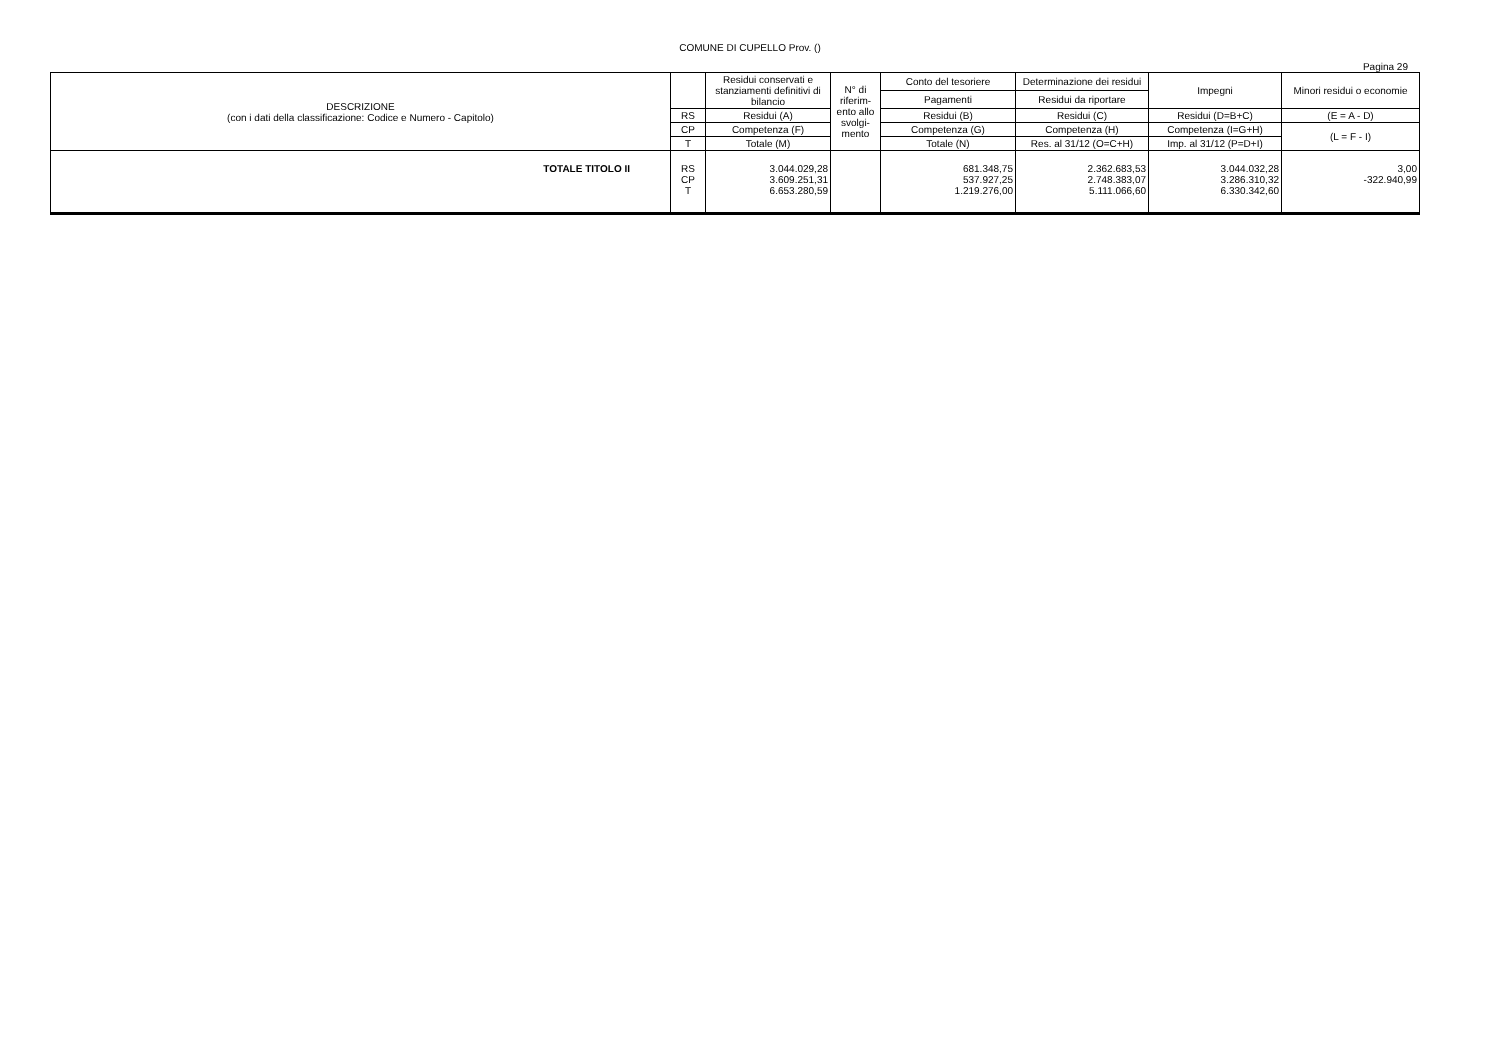COMUNE DI CUPELLO Prov. ()
Pagina 29
| DESCRIZIONE (con i dati della classificazione: Codice e Numero - Capitolo) | | Residui conservati e stanziamenti definitivi di bilancio | N° di riferim-ento allo svolgi-mento | Conto del tesoriere | Determinazione dei residui | Impegni | Minori residui o economie |
| --- | --- | --- | --- | --- | --- | --- | --- |
| | | | | Pagamenti | Residui da riportare | | |
| | RS | Residui (A) | | Residui (B) | Residui (C) | Residui (D=B+C) | (E = A - D) |
| | CP | Competenza (F) | | Competenza (G) | Competenza (H) | Competenza (I=G+H) | (L = F - I) |
| | T | Totale (M) | | Totale (N) | Res. al 31/12 (O=C+H) | Imp. al 31/12 (P=D+I) | |
| TOTALE TITOLO II | RS CP T | 3.044.029,28 3.609.251,31 6.653.280,59 | | 681.348,75 537.927,25 1.219.276,00 | 2.362.683,53 2.748.383,07 5.111.066,60 | 3.044.032,28 3.286.310,32 6.330.342,60 | 3,00 -322.940,99 |